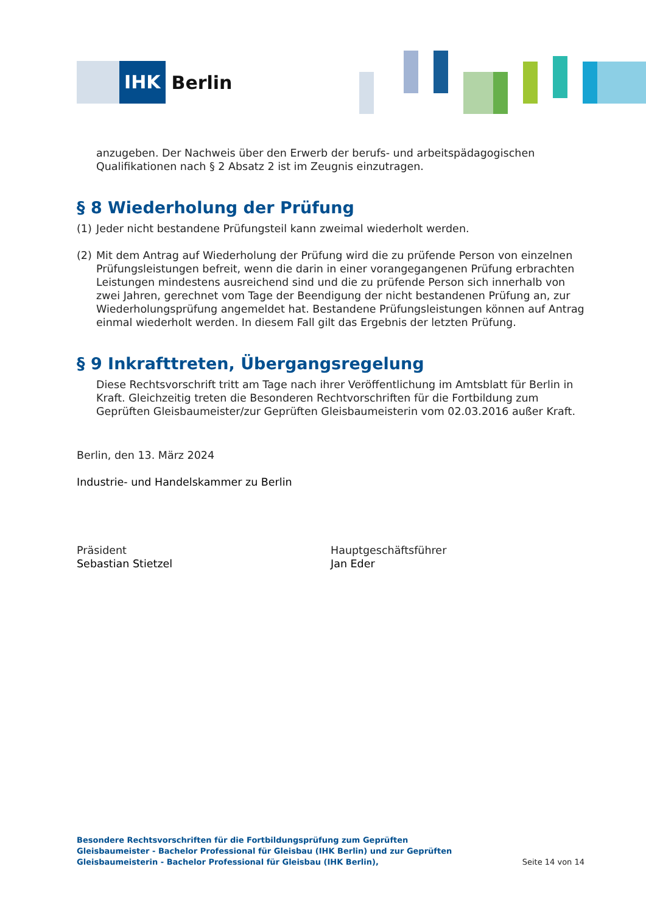IHK
Berlin
anzugeben. Der Nachweis über den Erwerb der berufs- und arbeitspädagogischen Qualifikationen nach § 2 Absatz 2 ist im Zeugnis einzutragen.
§ 8 Wiederholung der Prüfung
(1) Jeder nicht bestandene Prüfungsteil kann zweimal wiederholt werden.
(2) Mit dem Antrag auf Wiederholung der Prüfung wird die zu prüfende Person von einzelnen Prüfungsleistungen befreit, wenn die darin in einer vorangegangenen Prüfung erbrachten Leistungen mindestens ausreichend sind und die zu prüfende Person sich innerhalb von zwei Jahren, gerechnet vom Tage der Beendigung der nicht bestandenen Prüfung an, zur Wiederholungsprüfung angemeldet hat. Bestandene Prüfungsleistungen können auf Antrag einmal wiederholt werden. In diesem Fall gilt das Ergebnis der letzten Prüfung.
§ 9 Inkrafttreten, Übergangsregelung
Diese Rechtsvorschrift tritt am Tage nach ihrer Veröffentlichung im Amtsblatt für Berlin in Kraft. Gleichzeitig treten die Besonderen Rechtvorschriften für die Fortbildung zum Geprüften Gleisbaumeister/zur Geprüften Gleisbaumeisterin vom 02.03.2016 außer Kraft.
Berlin, den 13. März 2024
Industrie- und Handelskammer zu Berlin
Präsident
Sebastian Stietzel
Hauptgeschäftsführer
Jan Eder
Besondere Rechtsvorschriften für die Fortbildungsprüfung zum Geprüften Gleisbaumeister - Bachelor Professional für Gleisbau (IHK Berlin) und zur Geprüften Gleisbaumeisterin - Bachelor Professional für Gleisbau (IHK Berlin),
Seite 14 von 14